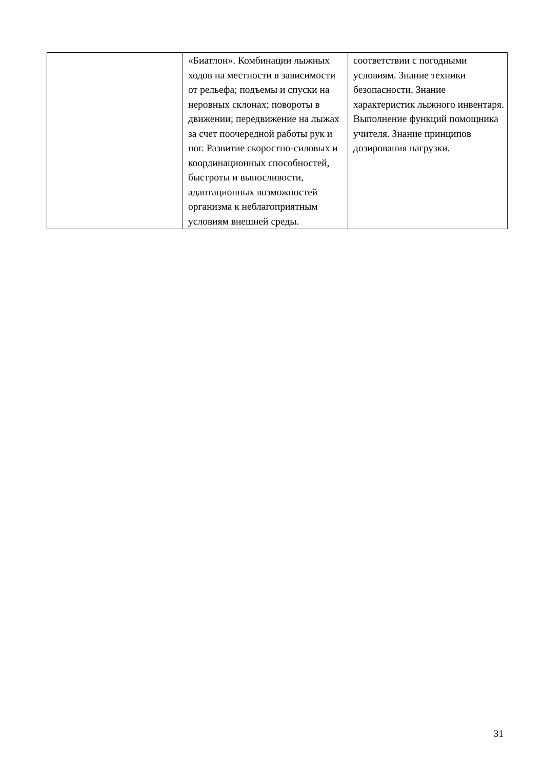| | «Биатлон». Комбинации лыжных ходов на местности в зависимости от рельефа; подъемы и спуски на неровных склонах; повороты в движении; передвижение на лыжах за счет поочередной работы рук и ног. Развитие скоростно-силовых и координационных способностей, быстроты и выносливости, адаптационных возможностей организма к неблагоприятным условиям внешней среды. | соответствии с погодными условиям. Знание техники безопасности. Знание характеристик лыжного инвентаря. Выполнение функций помощника учителя. Знание принципов дозирования нагрузки. |
31